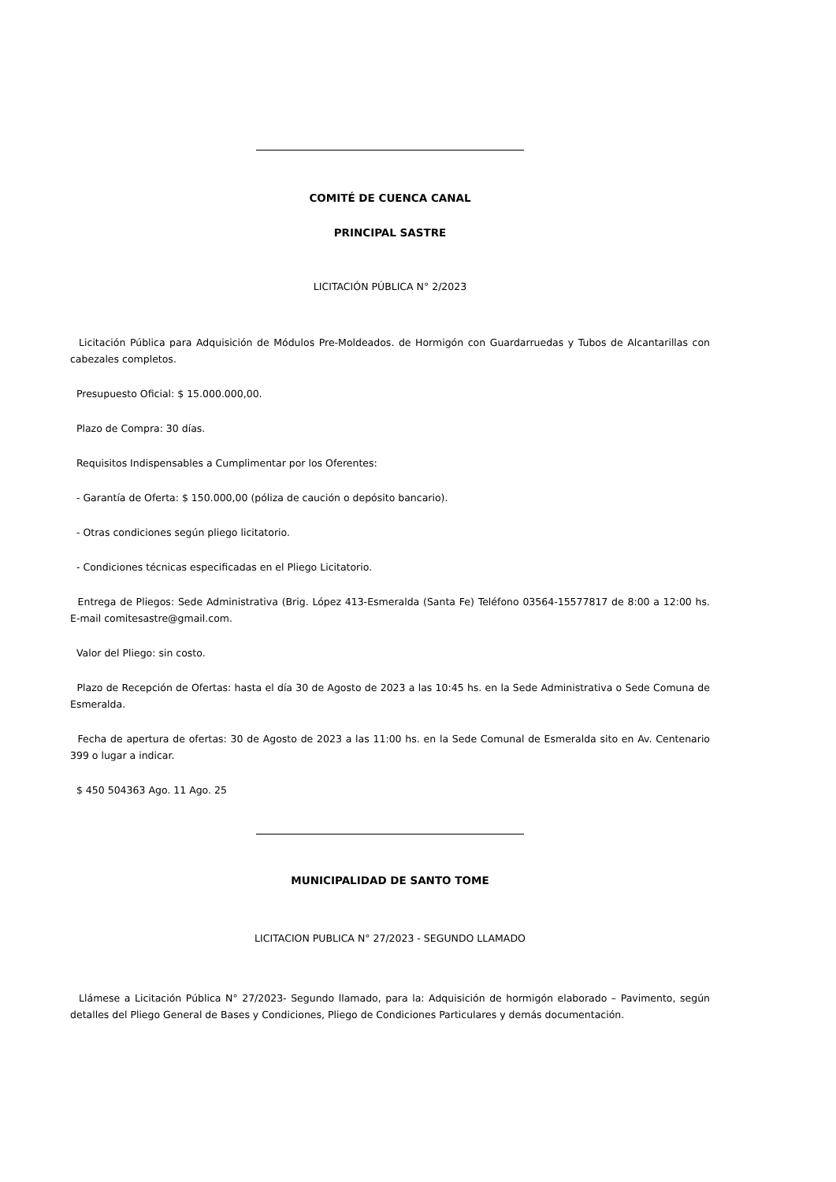COMITÉ DE CUENCA CANAL
PRINCIPAL SASTRE
LICITACIÓN PÚBLICA N° 2/2023
Licitación Pública para Adquisición de Módulos Pre-Moldeados. de Hormigón con Guardarruedas y Tubos de Alcantarillas con cabezales completos.
Presupuesto Oficial: $ 15.000.000,00.
Plazo de Compra: 30 días.
Requisitos Indispensables a Cumplimentar por los Oferentes:
- Garantía de Oferta: $ 150.000,00 (póliza de caución o depósito bancario).
- Otras condiciones según pliego licitatorio.
- Condiciones técnicas especificadas en el Pliego Licitatorio.
Entrega de Pliegos: Sede Administrativa (Brig. López 413-Esmeralda (Santa Fe) Teléfono 03564-15577817 de 8:00 a 12:00 hs. E-mail comitesastre@gmail.com.
Valor del Pliego: sin costo.
Plazo de Recepción de Ofertas: hasta el día 30 de Agosto de 2023 a las 10:45 hs. en la Sede Administrativa o Sede Comuna de Esmeralda.
Fecha de apertura de ofertas: 30 de Agosto de 2023 a las 11:00 hs. en la Sede Comunal de Esmeralda sito en Av. Centenario 399 o lugar a indicar.
$ 450 504363 Ago. 11 Ago. 25
MUNICIPALIDAD DE SANTO TOME
LICITACION PUBLICA N° 27/2023 - SEGUNDO LLAMADO
Llámese a Licitación Pública N° 27/2023- Segundo llamado, para la: Adquisición de hormigón elaborado – Pavimento, según detalles del Pliego General de Bases y Condiciones, Pliego de Condiciones Particulares y demás documentación.